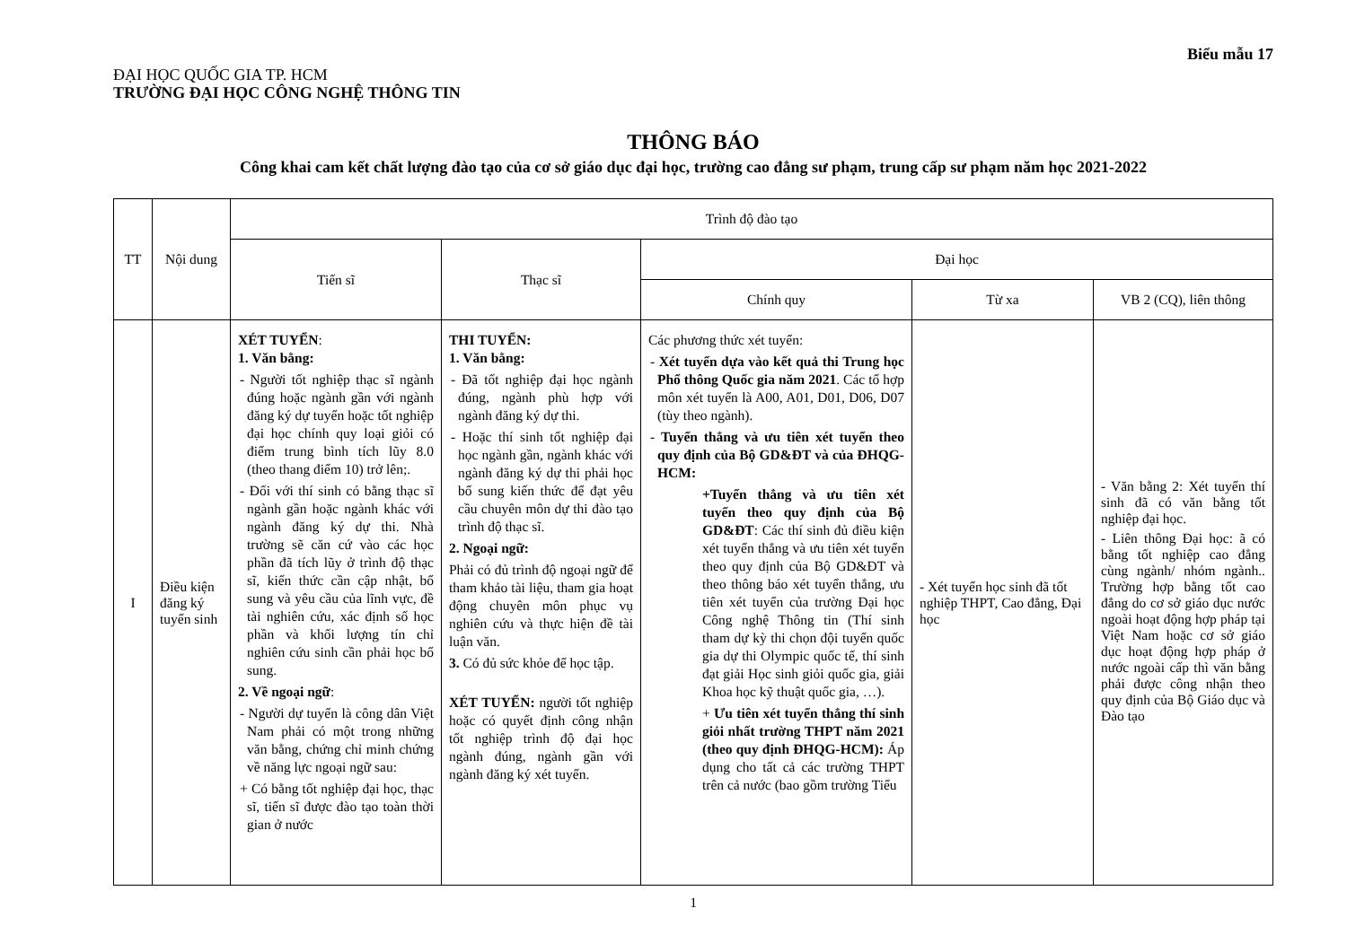Biểu mẫu 17
ĐẠI HỌC QUỐC GIA TP. HCM
TRƯỜNG ĐẠI HỌC CÔNG NGHỆ THÔNG TIN
THÔNG BÁO
Công khai cam kết chất lượng đào tạo của cơ sở giáo dục đại học, trường cao đẳng sư phạm, trung cấp sư phạm năm học 2021-2022
| TT | Nội dung | Trình độ đào tạo | | | | |
| --- | --- | --- | --- | --- | --- | --- |
| | | Tiến sĩ | Thạc sĩ | Đại học | | |
| | | | | Chính quy | Từ xa | VB 2 (CQ), liên thông |
| I | Điều kiện đăng ký tuyển sinh | XÉT TUYỂN : 1. Văn bằng: - Người tốt nghiệp thạc sĩ ngành đúng hoặc ngành gần với ngành đăng ký dự tuyển hoặc tốt nghiệp đại học chính quy loại giỏi có điểm trung bình tích lũy 8.0 (theo thang điểm 10) trở lên;. - Đối với thí sinh có bằng thạc sĩ ngành gần hoặc ngành khác với ngành đăng ký dự thi. Nhà trường sẽ căn cứ vào các học phần đã tích lũy ở trình độ thạc sĩ, kiến thức cần cập nhật, bổ sung và yêu cầu của lĩnh vực, đề tài nghiên cứu, xác định số học phần và khối lượng tín chỉ nghiên cứu sinh cần phải học bổ sung. 2. Về ngoại ngữ : - Người dự tuyển là công dân Việt Nam phải có một trong những văn bằng, chứng chỉ minh chứng về năng lực ngoại ngữ sau: + Có bằng tốt nghiệp đại học, thạc sĩ, tiến sĩ được đào tạo toàn thời gian ở nước | THI TUYỂN: 1. Văn bằng: - Đã tốt nghiệp đại học ngành đúng, ngành phù hợp với ngành đăng ký dự thi. - Hoặc thí sinh tốt nghiệp đại học ngành gần, ngành khác với ngành đăng ký dự thi phải học bổ sung kiến thức để đạt yêu cầu chuyên môn dự thi đào tạo trình độ thạc sĩ. 2. Ngoại ngữ: Phải có đủ trình độ ngoại ngữ để tham khảo tài liệu, tham gia hoạt động chuyên môn phục vụ nghiên cứu và thực hiện đề tài luận văn. 3. Có đủ sức khỏe để học tập. XÉT TUYỂN: người tốt nghiệp hoặc có quyết định công nhận tốt nghiệp trình độ đại học ngành đúng, ngành gần với ngành đăng ký xét tuyển. | Các phương thức xét tuyển: - Xét tuyển dựa vào kết quả thi Trung học Phổ thông Quốc gia năm 2021 . Các tổ hợp môn xét tuyển là A00, A01, D01, D06, D07 (tùy theo ngành). - Tuyển thẳng và ưu tiên xét tuyển theo quy định của Bộ GD&ĐT và của ĐHQG-HCM: +Tuyển thẳng và ưu tiên xét tuyển theo quy định của Bộ GD&ĐT : Các thí sinh đủ điều kiện xét tuyển thẳng và ưu tiên xét tuyển theo quy định của Bộ GD&ĐT và theo thông báo xét tuyển thẳng, ưu tiên xét tuyển của trường Đại học Công nghệ Thông tin (Thí sinh tham dự kỳ thi chọn đội tuyển quốc gia dự thi Olympic quốc tế, thí sinh đạt giải Học sinh giỏi quốc gia, giải Khoa học kỹ thuật quốc gia, …). + Ưu tiên xét tuyển thẳng thí sinh giỏi nhất trường THPT năm 2021 (theo quy định ĐHQG-HCM): Áp dụng cho tất cả các trường THPT trên cả nước (bao gồm trường Tiểu | - Xét tuyển học sinh đã tốt nghiệp THPT, Cao đẳng, Đại học | - Văn bằng 2: Xét tuyển thí sinh đã có văn bằng tốt nghiệp đại học. - Liên thông Đại học: ã có bằng tốt nghiệp cao đẳng cùng ngành/ nhóm ngành.. Trường hợp bằng tốt cao đẳng do cơ sở giáo dục nước ngoài hoạt động hợp pháp tại Việt Nam hoặc cơ sở giáo dục hoạt động hợp pháp ở nước ngoài cấp thì văn bằng phải được công nhận theo quy định của Bộ Giáo dục và Đào tạo |
1